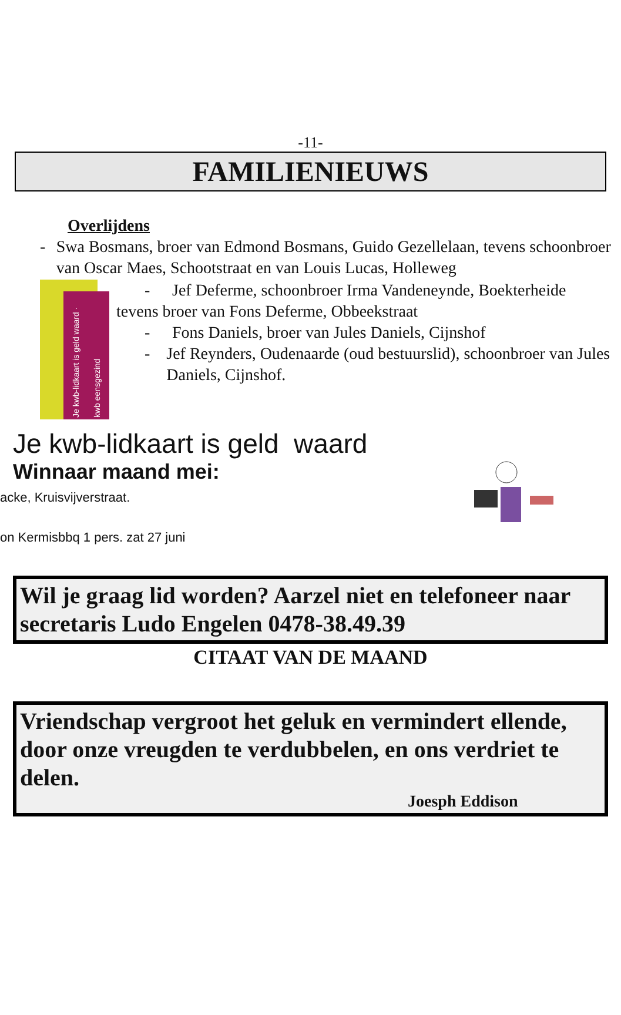-11-
FAMILIENIEUWS
Overlijdens
- Swa Bosmans, broer van Edmond Bosmans, Guido Gezellelaan, tevens schoonbroer van Oscar Maes, Schootstraat en van Louis Lucas, Holleweg
Je kwb-lidkaart is geld waard · kwb eensgezind
- Jef Deferme, schoonbroer Irma Vandeneynde, Boekterheide
tevens broer van Fons Deferme, Obbeekstraat
- Fons Daniels, broer van Jules Daniels, Cijnshof
- Jef Reynders, Oudenaarde (oud bestuurslid), schoonbroer van Jules Daniels, Cijnshof.
Je kwb-lidkaart is geld waard
Winnaar maand mei:
acke, Kruisvijverstraat.
on Kermisbbq 1 pers. zat 27 juni
Wil je graag lid worden? Aarzel niet en telefoneer naar secretaris Ludo Engelen 0478-38.49.39
CITAAT VAN DE MAAND
Vriendschap vergroot het geluk en vermindert ellende, door onze vreugden te verdubbelen, en ons verdriet te delen.
Joesph Eddison